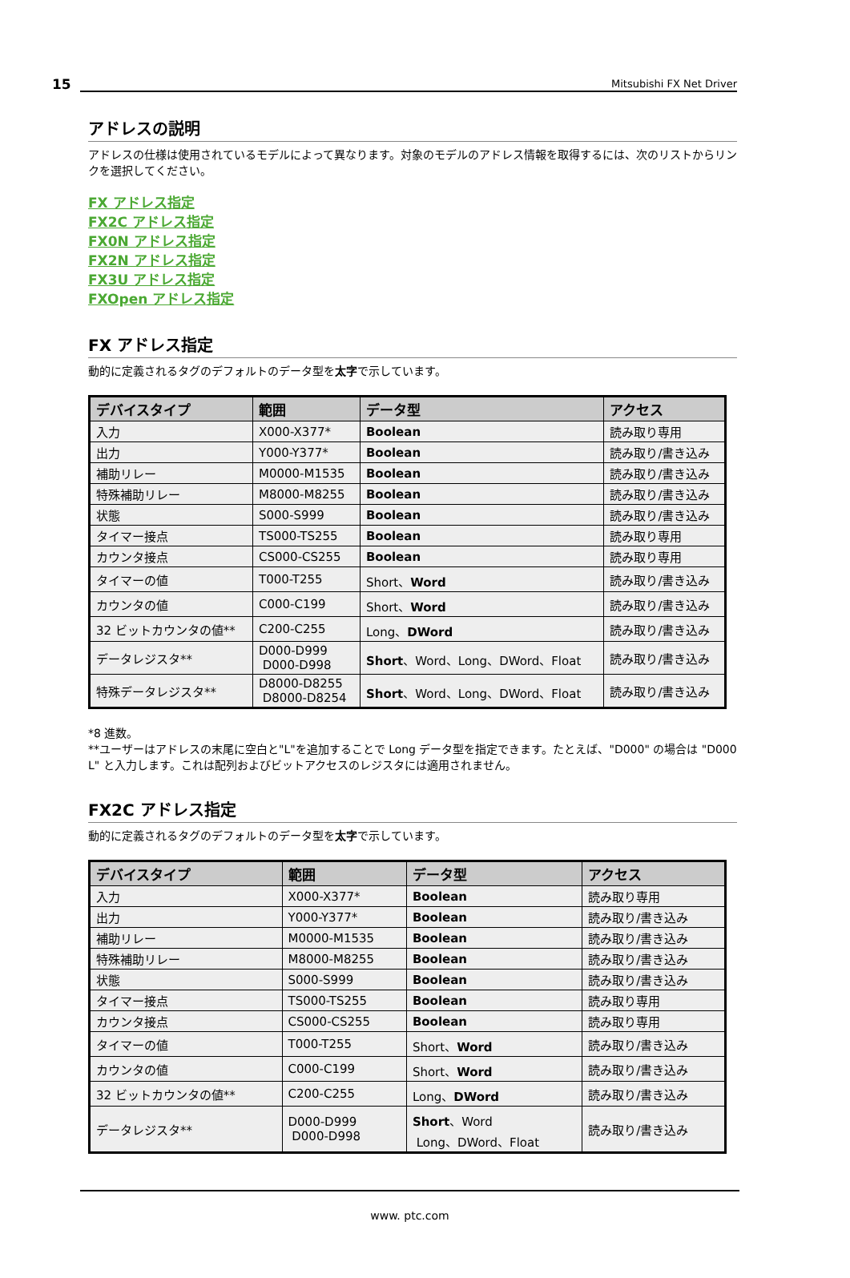15
Mitsubishi FX Net Driver
アドレスの説明
アドレスの仕様は使用されているモデルによって異なります。対象のモデルのアドレス情報を取得するには、次のリストからリンクを選択してください。
FX アドレス指定
FX2C アドレス指定
FX0N アドレス指定
FX2N アドレス指定
FX3U アドレス指定
FXOpen アドレス指定
FX アドレス指定
動的に定義されるタグのデフォルトのデータ型を太字で示しています。
| デバイスタイプ | 範囲 | データ型 | アクセス |
| --- | --- | --- | --- |
| 入力 | X000-X377* | Boolean | 読み取り専用 |
| 出力 | Y000-Y377* | Boolean | 読み取り/書き込み |
| 補助リレー | M0000-M1535 | Boolean | 読み取り/書き込み |
| 特殊補助リレー | M8000-M8255 | Boolean | 読み取り/書き込み |
| 状態 | S000-S999 | Boolean | 読み取り/書き込み |
| タイマー接点 | TS000-TS255 | Boolean | 読み取り専用 |
| カウンタ接点 | CS000-CS255 | Boolean | 読み取り専用 |
| タイマーの値 | T000-T255 | Short、 Word | 読み取り/書き込み |
| カウンタの値 | C000-C199 | Short、 Word | 読み取り/書き込み |
| 32 ビットカウンタの値** | C200-C255 | Long、 DWord | 読み取り/書き込み |
| データレジスタ** | D000-D999 D000-D998 | Short 、Word、Long、DWord、Float | 読み取り/書き込み |
| 特殊データレジスタ** | D8000-D8255 D8000-D8254 | Short 、Word、Long、DWord、Float | 読み取り/書き込み |
*8 進数。
**ユーザーはアドレスの末尾に空白と"L"を追加することで Long データ型を指定できます。たとえば、"D000" の場合は "D000 L" と入力します。これは配列およびビットアクセスのレジスタには適用されません。
FX2C アドレス指定
動的に定義されるタグのデフォルトのデータ型を太字で示しています。
| デバイスタイプ | 範囲 | データ型 | アクセス |
| --- | --- | --- | --- |
| 入力 | X000-X377* | Boolean | 読み取り専用 |
| 出力 | Y000-Y377* | Boolean | 読み取り/書き込み |
| 補助リレー | M0000-M1535 | Boolean | 読み取り/書き込み |
| 特殊補助リレー | M8000-M8255 | Boolean | 読み取り/書き込み |
| 状態 | S000-S999 | Boolean | 読み取り/書き込み |
| タイマー接点 | TS000-TS255 | Boolean | 読み取り専用 |
| カウンタ接点 | CS000-CS255 | Boolean | 読み取り専用 |
| タイマーの値 | T000-T255 | Short、 Word | 読み取り/書き込み |
| カウンタの値 | C000-C199 | Short、 Word | 読み取り/書き込み |
| 32 ビットカウンタの値** | C200-C255 | Long、 DWord | 読み取り/書き込み |
| データレジスタ** | D000-D999 D000-D998 | Short 、Word Long、DWord、Float | 読み取り/書き込み |
www. ptc.com